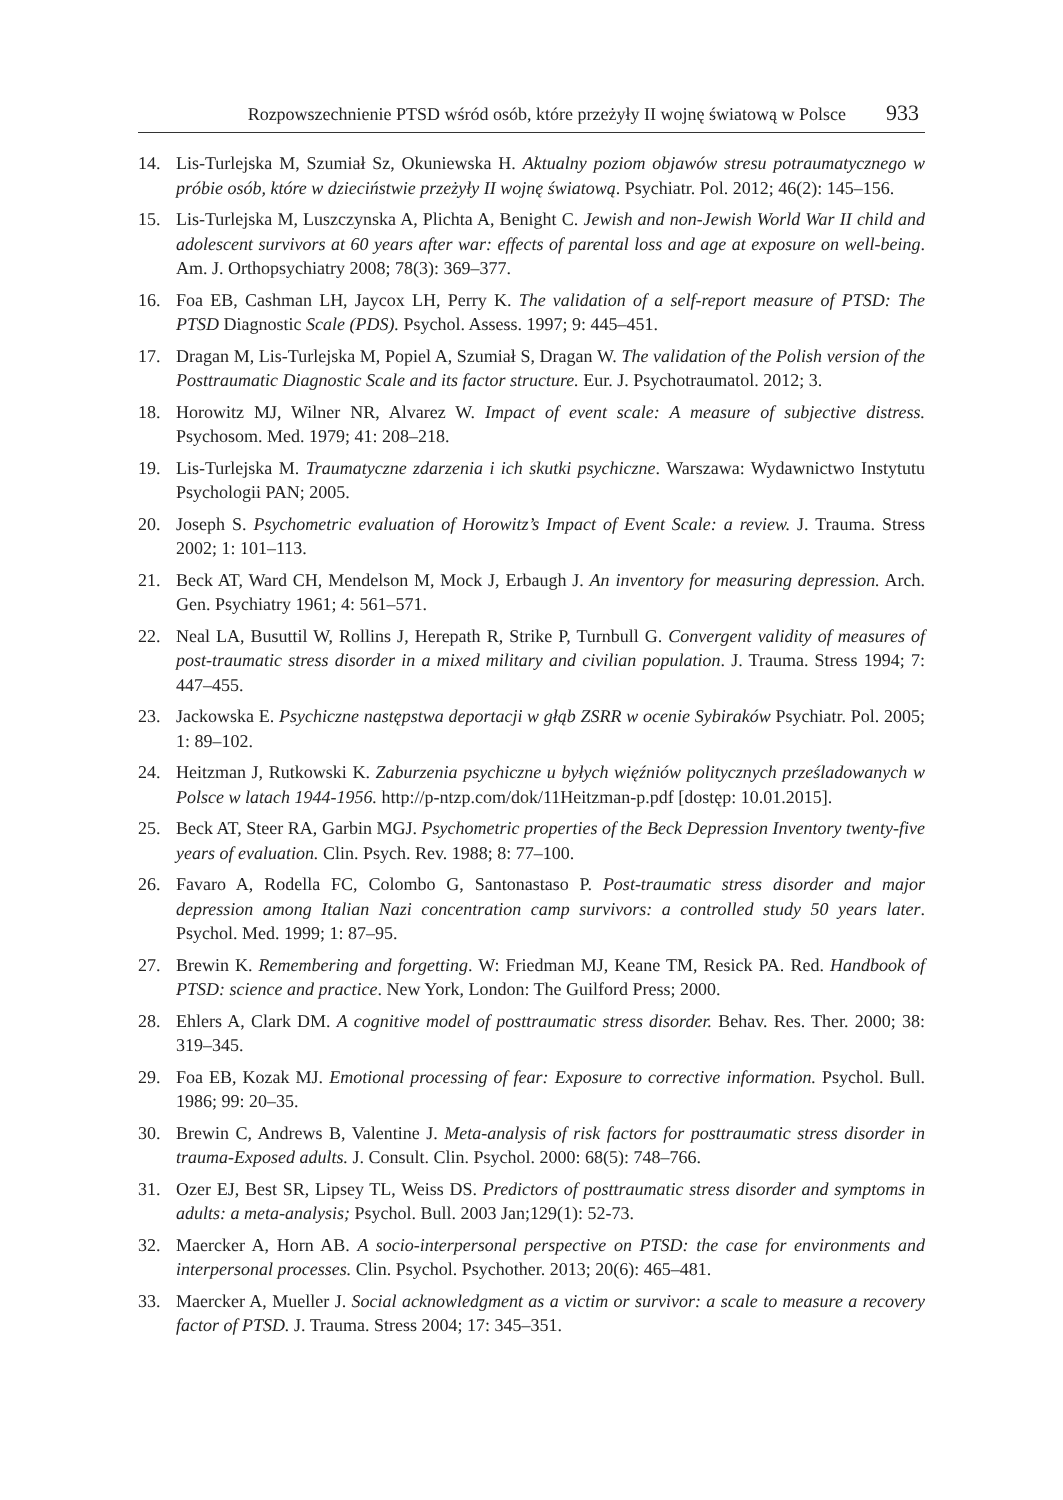Rozpowszechnienie PTSD wśród osób, które przeżyły II wojnę światową w Polsce 933
14. Lis-Turlejska M, Szumiał Sz, Okuniewska H. Aktualny poziom objawów stresu potraumatycznego w próbie osób, które w dzieciństwie przeżyły II wojnę światową. Psychiatr. Pol. 2012; 46(2): 145–156.
15. Lis-Turlejska M, Luszczynska A, Plichta A, Benight C. Jewish and non-Jewish World War II child and adolescent survivors at 60 years after war: effects of parental loss and age at exposure on well-being. Am. J. Orthopsychiatry 2008; 78(3): 369–377.
16. Foa EB, Cashman LH, Jaycox LH, Perry K. The validation of a self-report measure of PTSD: The PTSD Diagnostic Scale (PDS). Psychol. Assess. 1997; 9: 445–451.
17. Dragan M, Lis-Turlejska M, Popiel A, Szumiał S, Dragan W. The validation of the Polish version of the Posttraumatic Diagnostic Scale and its factor structure. Eur. J. Psychotraumatol. 2012; 3.
18. Horowitz MJ, Wilner NR, Alvarez W. Impact of event scale: A measure of subjective distress. Psychosom. Med. 1979; 41: 208–218.
19. Lis-Turlejska M. Traumatyczne zdarzenia i ich skutki psychiczne. Warszawa: Wydawnictwo Instytutu Psychologii PAN; 2005.
20. Joseph S. Psychometric evaluation of Horowitz’s Impact of Event Scale: a review. J. Trauma. Stress 2002; 1: 101–113.
21. Beck AT, Ward CH, Mendelson M, Mock J, Erbaugh J. An inventory for measuring depression. Arch. Gen. Psychiatry 1961; 4: 561–571.
22. Neal LA, Busuttil W, Rollins J, Herepath R, Strike P, Turnbull G. Convergent validity of measures of post-traumatic stress disorder in a mixed military and civilian population. J. Trauma. Stress 1994; 7: 447–455.
23. Jackowska E. Psychiczne następstwa deportacji w głąb ZSRR w ocenie Sybiraków Psychiatr. Pol. 2005; 1: 89–102.
24. Heitzman J, Rutkowski K. Zaburzenia psychiczne u byłych więźniów politycznych prześladowanych w Polsce w latach 1944-1956. http://p-ntzp.com/dok/11Heitzman-p.pdf [dostęp: 10.01.2015].
25. Beck AT, Steer RA, Garbin MGJ. Psychometric properties of the Beck Depression Inventory twenty-five years of evaluation. Clin. Psych. Rev. 1988; 8: 77–100.
26. Favaro A, Rodella FC, Colombo G, Santonastaso P. Post-traumatic stress disorder and major depression among Italian Nazi concentration camp survivors: a controlled study 50 years later. Psychol. Med. 1999; 1: 87–95.
27. Brewin K. Remembering and forgetting. W: Friedman MJ, Keane TM, Resick PA. Red. Handbook of PTSD: science and practice. New York, London: The Guilford Press; 2000.
28. Ehlers A, Clark DM. A cognitive model of posttraumatic stress disorder. Behav. Res. Ther. 2000; 38: 319–345.
29. Foa EB, Kozak MJ. Emotional processing of fear: Exposure to corrective information. Psychol. Bull. 1986; 99: 20–35.
30. Brewin C, Andrews B, Valentine J. Meta-analysis of risk factors for posttraumatic stress disorder in trauma-Exposed adults. J. Consult. Clin. Psychol. 2000: 68(5): 748–766.
31. Ozer EJ, Best SR, Lipsey TL, Weiss DS. Predictors of posttraumatic stress disorder and symptoms in adults: a meta-analysis; Psychol. Bull. 2003 Jan;129(1): 52-73.
32. Maercker A, Horn AB. A socio-interpersonal perspective on PTSD: the case for environments and interpersonal processes. Clin. Psychol. Psychother. 2013; 20(6): 465–481.
33. Maercker A, Mueller J. Social acknowledgment as a victim or survivor: a scale to measure a recovery factor of PTSD. J. Trauma. Stress 2004; 17: 345–351.